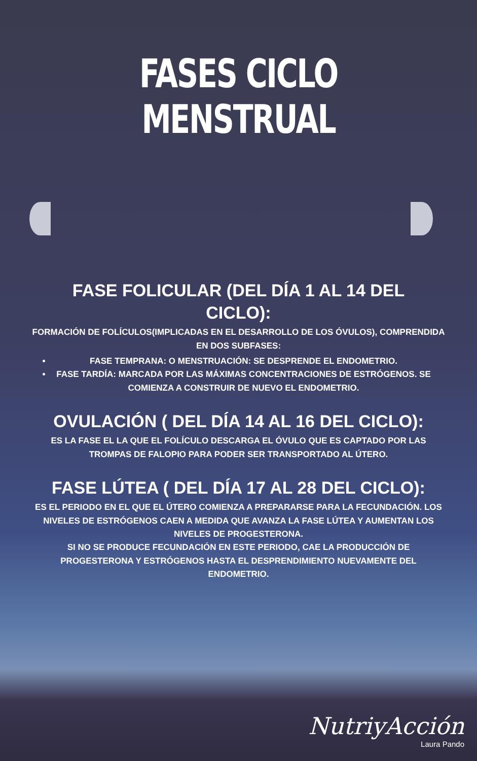FASES CICLO MENSTRUAL
FASE FOLICULAR (DEL DÍA 1 AL 14 DEL CICLO):
FORMACIÓN DE FOLÍCULOS(IMPLICADAS EN EL DESARROLLO DE LOS ÓVULOS), COMPRENDIDA EN DOS SUBFASES:
FASE TEMPRANA: O MENSTRUACIÓN: SE DESPRENDE EL ENDOMETRIO.
FASE TARDÍA: MARCADA POR LAS MÁXIMAS CONCENTRACIONES DE ESTRÓGENOS. SE COMIENZA A CONSTRUIR DE NUEVO EL ENDOMETRIO.
OVULACIÓN ( DEL DÍA 14 AL 16 DEL CICLO):
ES LA FASE EL LA QUE EL FOLÍCULO DESCARGA EL ÓVULO QUE ES CAPTADO POR LAS TROMPAS DE FALOPIO PARA PODER SER TRANSPORTADO AL ÚTERO.
FASE LÚTEA ( DEL DÍA 17 AL 28 DEL CICLO):
ES EL PERIODO EN EL QUE EL ÚTERO COMIENZA A PREPARARSE PARA LA FECUNDACIÓN. LOS NIVELES DE ESTRÓGENOS CAEN A MEDIDA QUE AVANZA LA FASE LÚTEA Y AUMENTAN LOS NIVELES DE PROGESTERONA.
SI NO SE PRODUCE FECUNDACIÓN EN ESTE PERIODO, CAE LA PRODUCCIÓN DE PROGESTERONA Y ESTRÓGENOS HASTA EL DESPRENDIMIENTO NUEVAMENTE DEL ENDOMETRIO.
NutriyAcción
Laura Pando